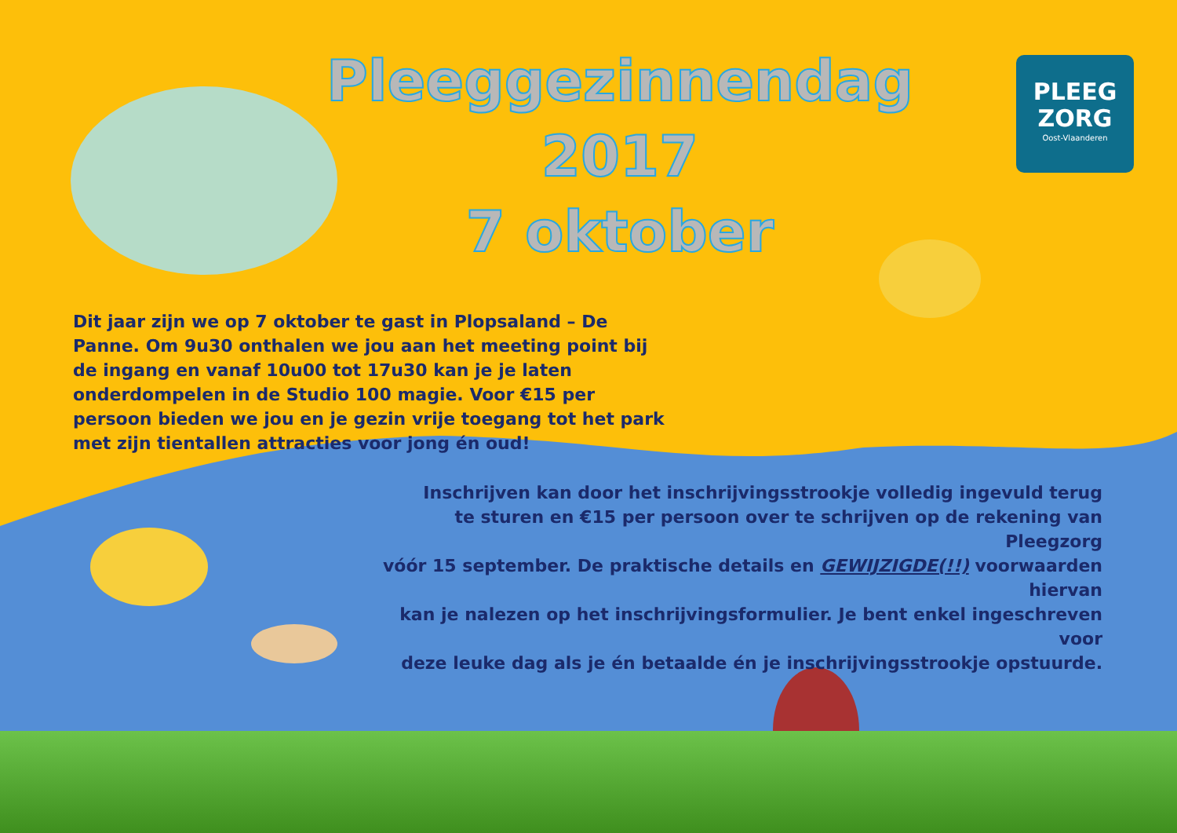Pleeggezinnendag 2017
7 oktober
PLEEG
ZORG
Oost-Vlaanderen
Dit jaar zijn we op 7 oktober te gast in Plopsaland – De Panne. Om 9u30 onthalen we jou aan het meeting point bij de ingang en vanaf 10u00 tot 17u30 kan je je laten onderdompelen in de Studio 100 magie. Voor €15 per persoon bieden we jou en je gezin vrije toegang tot het park met zijn tientallen attracties voor jong én oud!
Inschrijven kan door het inschrijvingsstrookje volledig ingevuld terug
te sturen en €15 per persoon over te schrijven op de rekening van Pleegzorg
vóór 15 september. De praktische details en GEWIJZIGDE(!!) voorwaarden hiervan
kan je nalezen op het inschrijvingsformulier. Je bent enkel ingeschreven voor
deze leuke dag als je én betaalde én je inschrijvingsstrookje opstuurde.